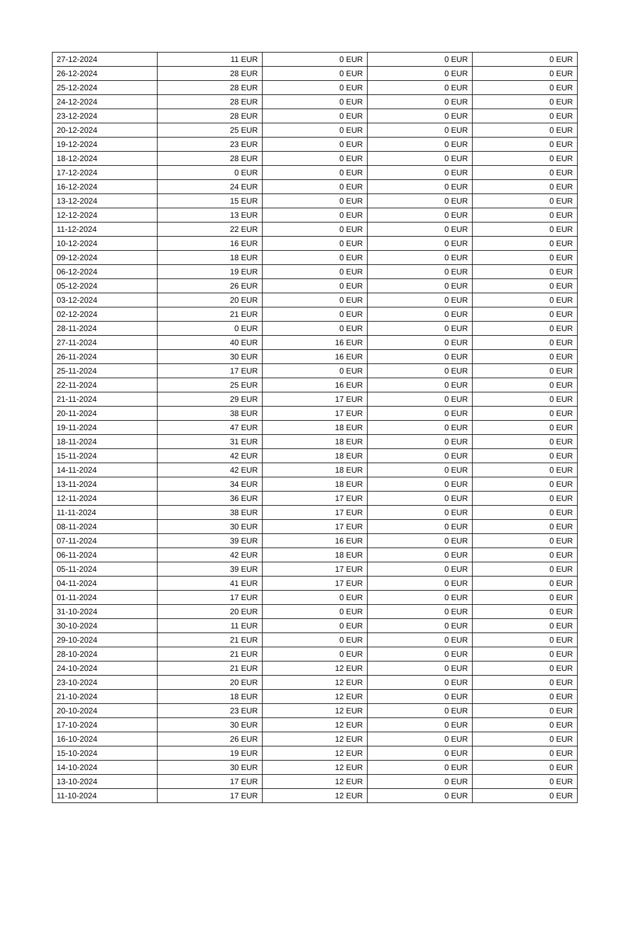| 27-12-2024 | 11 EUR | 0 EUR | 0 EUR | 0 EUR |
| 26-12-2024 | 28 EUR | 0 EUR | 0 EUR | 0 EUR |
| 25-12-2024 | 28 EUR | 0 EUR | 0 EUR | 0 EUR |
| 24-12-2024 | 28 EUR | 0 EUR | 0 EUR | 0 EUR |
| 23-12-2024 | 28 EUR | 0 EUR | 0 EUR | 0 EUR |
| 20-12-2024 | 25 EUR | 0 EUR | 0 EUR | 0 EUR |
| 19-12-2024 | 23 EUR | 0 EUR | 0 EUR | 0 EUR |
| 18-12-2024 | 28 EUR | 0 EUR | 0 EUR | 0 EUR |
| 17-12-2024 | 0 EUR | 0 EUR | 0 EUR | 0 EUR |
| 16-12-2024 | 24 EUR | 0 EUR | 0 EUR | 0 EUR |
| 13-12-2024 | 15 EUR | 0 EUR | 0 EUR | 0 EUR |
| 12-12-2024 | 13 EUR | 0 EUR | 0 EUR | 0 EUR |
| 11-12-2024 | 22 EUR | 0 EUR | 0 EUR | 0 EUR |
| 10-12-2024 | 16 EUR | 0 EUR | 0 EUR | 0 EUR |
| 09-12-2024 | 18 EUR | 0 EUR | 0 EUR | 0 EUR |
| 06-12-2024 | 19 EUR | 0 EUR | 0 EUR | 0 EUR |
| 05-12-2024 | 26 EUR | 0 EUR | 0 EUR | 0 EUR |
| 03-12-2024 | 20 EUR | 0 EUR | 0 EUR | 0 EUR |
| 02-12-2024 | 21 EUR | 0 EUR | 0 EUR | 0 EUR |
| 28-11-2024 | 0 EUR | 0 EUR | 0 EUR | 0 EUR |
| 27-11-2024 | 40 EUR | 16 EUR | 0 EUR | 0 EUR |
| 26-11-2024 | 30 EUR | 16 EUR | 0 EUR | 0 EUR |
| 25-11-2024 | 17 EUR | 0 EUR | 0 EUR | 0 EUR |
| 22-11-2024 | 25 EUR | 16 EUR | 0 EUR | 0 EUR |
| 21-11-2024 | 29 EUR | 17 EUR | 0 EUR | 0 EUR |
| 20-11-2024 | 38 EUR | 17 EUR | 0 EUR | 0 EUR |
| 19-11-2024 | 47 EUR | 18 EUR | 0 EUR | 0 EUR |
| 18-11-2024 | 31 EUR | 18 EUR | 0 EUR | 0 EUR |
| 15-11-2024 | 42 EUR | 18 EUR | 0 EUR | 0 EUR |
| 14-11-2024 | 42 EUR | 18 EUR | 0 EUR | 0 EUR |
| 13-11-2024 | 34 EUR | 18 EUR | 0 EUR | 0 EUR |
| 12-11-2024 | 36 EUR | 17 EUR | 0 EUR | 0 EUR |
| 11-11-2024 | 38 EUR | 17 EUR | 0 EUR | 0 EUR |
| 08-11-2024 | 30 EUR | 17 EUR | 0 EUR | 0 EUR |
| 07-11-2024 | 39 EUR | 16 EUR | 0 EUR | 0 EUR |
| 06-11-2024 | 42 EUR | 18 EUR | 0 EUR | 0 EUR |
| 05-11-2024 | 39 EUR | 17 EUR | 0 EUR | 0 EUR |
| 04-11-2024 | 41 EUR | 17 EUR | 0 EUR | 0 EUR |
| 01-11-2024 | 17 EUR | 0 EUR | 0 EUR | 0 EUR |
| 31-10-2024 | 20 EUR | 0 EUR | 0 EUR | 0 EUR |
| 30-10-2024 | 11 EUR | 0 EUR | 0 EUR | 0 EUR |
| 29-10-2024 | 21 EUR | 0 EUR | 0 EUR | 0 EUR |
| 28-10-2024 | 21 EUR | 0 EUR | 0 EUR | 0 EUR |
| 24-10-2024 | 21 EUR | 12 EUR | 0 EUR | 0 EUR |
| 23-10-2024 | 20 EUR | 12 EUR | 0 EUR | 0 EUR |
| 21-10-2024 | 18 EUR | 12 EUR | 0 EUR | 0 EUR |
| 20-10-2024 | 23 EUR | 12 EUR | 0 EUR | 0 EUR |
| 17-10-2024 | 30 EUR | 12 EUR | 0 EUR | 0 EUR |
| 16-10-2024 | 26 EUR | 12 EUR | 0 EUR | 0 EUR |
| 15-10-2024 | 19 EUR | 12 EUR | 0 EUR | 0 EUR |
| 14-10-2024 | 30 EUR | 12 EUR | 0 EUR | 0 EUR |
| 13-10-2024 | 17 EUR | 12 EUR | 0 EUR | 0 EUR |
| 11-10-2024 | 17 EUR | 12 EUR | 0 EUR | 0 EUR |